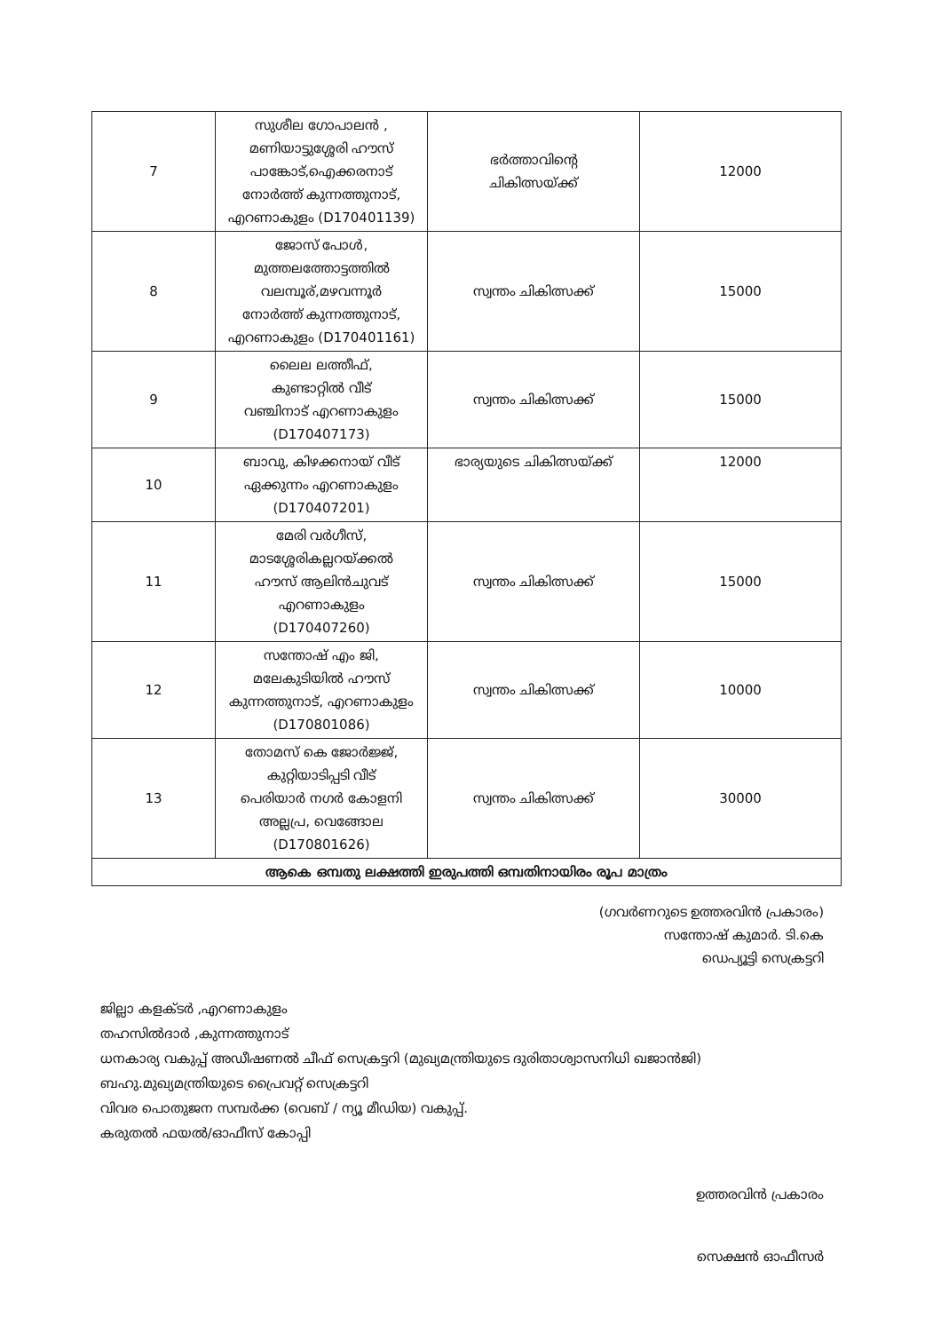| 7 | സുശീല ഗോപാലൻ , മണിയാട്ടുശ്ശേരി ഹൗസ് പാങ്കോട്,ഐക്കരനാട് നോർത്ത് കുന്നത്തുനാട്, എറണാകുളം (D170401139) | ഭർത്താവിന്റെ ചികിത്സയ്ക്ക് | 12000 |
| 8 | ജോസ് പോൾ, മുത്തലത്തോട്ടത്തിൽ വലമ്പൂര്,മഴവന്നൂർ നോർത്ത് കുന്നത്തുനാട്, എറണാകുളം (D170401161) | സ്വന്തം ചികിത്സക്ക് | 15000 |
| 9 | ലൈല ലത്തീഫ്, കുണ്ടാറ്റിൽ വീട് വഞ്ചിനാട് എറണാകുളം (D170407173) | സ്വന്തം ചികിത്സക്ക് | 15000 |
| 10 | ബാവു, കിഴക്കനായ് വീട് ഏക്കുന്നം എറണാകുളം (D170407201) | ഭാര്യയുടെ ചികിത്സയ്ക്ക് | 12000 |
| 11 | മേരി വർഗീസ്, മാടശ്ശേരികല്ലറയ്ക്കൽ ഹൗസ് ആലിൻചുവട് എറണാകുളം (D170407260) | സ്വന്തം ചികിത്സക്ക് | 15000 |
| 12 | സന്തോഷ് എം ജി, മലേകുടിയിൽ ഹൗസ് കുന്നത്തുനാട്, എറണാകുളം (D170801086) | സ്വന്തം ചികിത്സക്ക് | 10000 |
| 13 | തോമസ് കെ ജോർജ്ജ്, കുറ്റിയാടിപ്പടി വീട് പെരിയാർ നഗർ കോളനി അല്ലപ്ര, വെങ്ങോല (D170801626) | സ്വന്തം ചികിത്സക്ക് | 30000 |
| ആകെ ഒമ്പതു ലക്ഷത്തി ഇരുപത്തി ഒമ്പതിനായിരം രൂപ മാത്രം | | | |
(ഗവർണറുടെ ഉത്തരവിൻ പ്രകാരം)
സന്തോഷ് കുമാർ. ടി.കെ
ഡെപ്യൂട്ടി സെക്രട്ടറി
ജില്ലാ കളക്ടർ ,എറണാകുളം
തഹസിൽദാർ ,കുന്നത്തുനാട്
ധനകാര്യ വകുപ്പ് അഡീഷണൽ ചീഫ് സെക്രട്ടറി (മുഖ്യമന്ത്രിയുടെ ദുരിതാശ്വാസനിധി ഖജാൻജി)
ബഹു.മുഖ്യമന്ത്രിയുടെ പ്രൈവറ്റ് സെക്രട്ടറി
വിവര പൊതുജന സമ്പർക്ക (വെബ് / ന്യൂ മീഡിയ) വകുപ്പ്.
കരുതൽ ഫയൽ/ഓഫീസ് കോപ്പി
ഉത്തരവിൻ പ്രകാരം
സെക്ഷൻ ഓഫീസർ